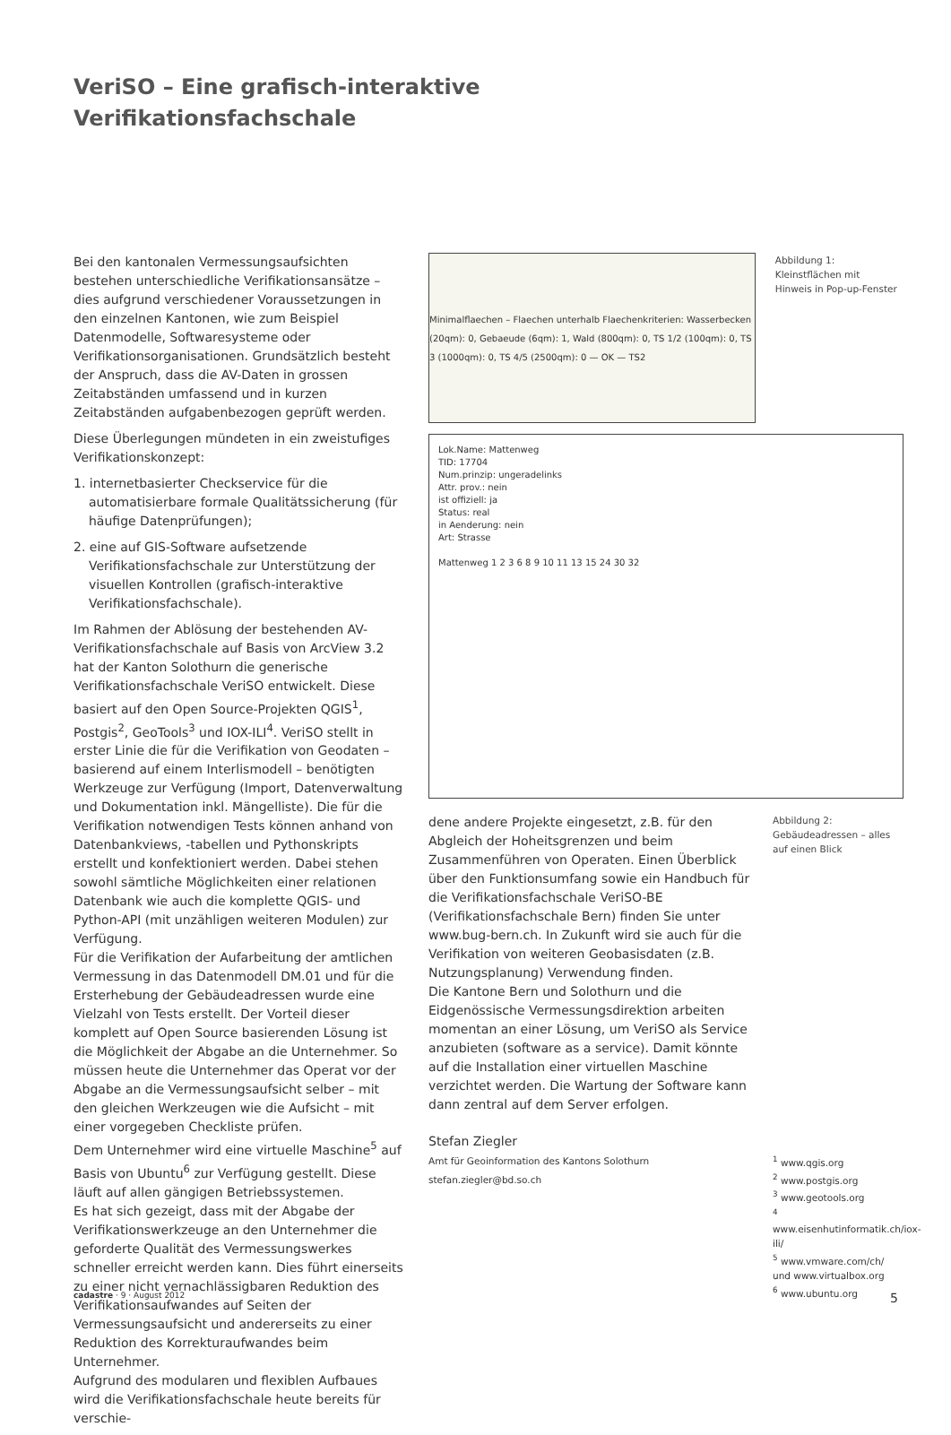VeriSO – Eine grafisch-interaktive
Verifikationsfachschale
Bei den kantonalen Vermessungsaufsichten bestehen unterschiedliche Verifikationsansätze – dies aufgrund verschiedener Voraussetzungen in den einzelnen Kantonen, wie zum Beispiel Datenmodelle, Softwaresysteme oder Verifikationsorganisationen. Grundsätzlich besteht der Anspruch, dass die AV-Daten in grossen Zeitabständen umfassend und in kurzen Zeitabständen aufgabenbezogen geprüft werden.
Diese Überlegungen mündeten in ein zweistufiges Verifikationskonzept:
1. internetbasierter Checkservice für die automatisierbare formale Qualitätssicherung (für häufige Datenprüfungen);
2. eine auf GIS-Software aufsetzende Verifikationsfachschale zur Unterstützung der visuellen Kontrollen (grafisch-interaktive Verifikationsfachschale).
Im Rahmen der Ablösung der bestehenden AV-Verifikationsfachschale auf Basis von ArcView 3.2 hat der Kanton Solothurn die generische Verifikationsfachschale VeriSO entwickelt. Diese basiert auf den Open Source-Projekten QGIS<sup>1</sup>, Postgis<sup>2</sup>, GeoTools<sup>3</sup> und IOX-ILI<sup>4</sup>. VeriSO stellt in erster Linie die für die Verifikation von Geodaten – basierend auf einem Interlismodell – benötigten Werkzeuge zur Verfügung (Import, Datenverwaltung und Dokumentation inkl. Mängelliste). Die für die Verifikation notwendigen Tests können anhand von Datenbankviews, -tabellen und Pythonskripts erstellt und konfektioniert werden. Dabei stehen sowohl sämtliche Möglichkeiten einer relationen Datenbank wie auch die komplette QGIS- und Python-API (mit unzähligen weiteren Modulen) zur Verfügung.
Für die Verifikation der Aufarbeitung der amtlichen Vermessung in das Datenmodell DM.01 und für die Ersterhebung der Gebäudeadressen wurde eine Vielzahl von Tests erstellt. Der Vorteil dieser komplett auf Open Source basierenden Lösung ist die Möglichkeit der Abgabe an die Unternehmer. So müssen heute die Unternehmer das Operat vor der Abgabe an die Vermessungsaufsicht selber – mit den gleichen Werkzeugen wie die Aufsicht – mit einer vorgegeben Checkliste prüfen.
Dem Unternehmer wird eine virtuelle Maschine<sup>5</sup> auf Basis von Ubuntu<sup>6</sup> zur Verfügung gestellt. Diese läuft auf allen gängigen Betriebssystemen.
Es hat sich gezeigt, dass mit der Abgabe der Verifikationswerkzeuge an den Unternehmer die geforderte Qualität des Vermessungswerkes schneller erreicht werden kann. Dies führt einerseits zu einer nicht vernachlässigbaren Reduktion des Verifikationsaufwandes auf Seiten der Vermessungsaufsicht und andererseits zu einer Reduktion des Korrekturaufwandes beim Unternehmer.
Aufgrund des modularen und flexiblen Aufbaues wird die Verifikationsfachschale heute bereits für verschie-
Minimalflaechen – Flaechen unterhalb Flaechenkriterien: Wasserbecken (20qm): 0, Gebaeude (6qm): 1, Wald (800qm): 0, TS 1/2 (100qm): 0, TS 3 (1000qm): 0, TS 4/5 (2500qm): 0 — OK — TS2
Abbildung 1:
Kleinstflächen mit Hinweis in Pop-up-Fenster
Lok.Name: Mattenweg
TID: 17704
Num.prinzip: ungeradelinks
Attr. prov.: nein
ist offiziell: ja
Status: real
in Aenderung: nein
Art: Strasse
Mattenweg 1 2 3 6 8 9 10 11 13 15 24 30 32
dene andere Projekte eingesetzt, z.B. für den Abgleich der Hoheitsgrenzen und beim Zusammenführen von Operaten. Einen Überblick über den Funktionsumfang sowie ein Handbuch für die Verifikationsfachschale VeriSO-BE (Verifikationsfachschale Bern) finden Sie unter www.bug-bern.ch. In Zukunft wird sie auch für die Verifikation von weiteren Geobasisdaten (z.B. Nutzungsplanung) Verwendung finden.
Die Kantone Bern und Solothurn und die Eidgenössische Vermessungsdirektion arbeiten momentan an einer Lösung, um VeriSO als Service anzubieten (software as a service). Damit könnte auf die Installation einer virtuellen Maschine verzichtet werden. Die Wartung der Software kann dann zentral auf dem Server erfolgen.
Stefan Ziegler
Amt für Geoinformation des Kantons Solothurn
stefan.ziegler@bd.so.ch
Abbildung 2:
Gebäudeadressen – alles auf einen Blick
<sup>1</sup> www.qgis.org
<sup>2</sup> www.postgis.org
<sup>3</sup> www.geotools.org
<sup>4</sup> www.eisenhutinformatik.ch/iox-ili/
<sup>5</sup> www.vmware.com/ch/ und www.virtualbox.org
<sup>6</sup> www.ubuntu.org
cadastre · 9 · August 2012 5